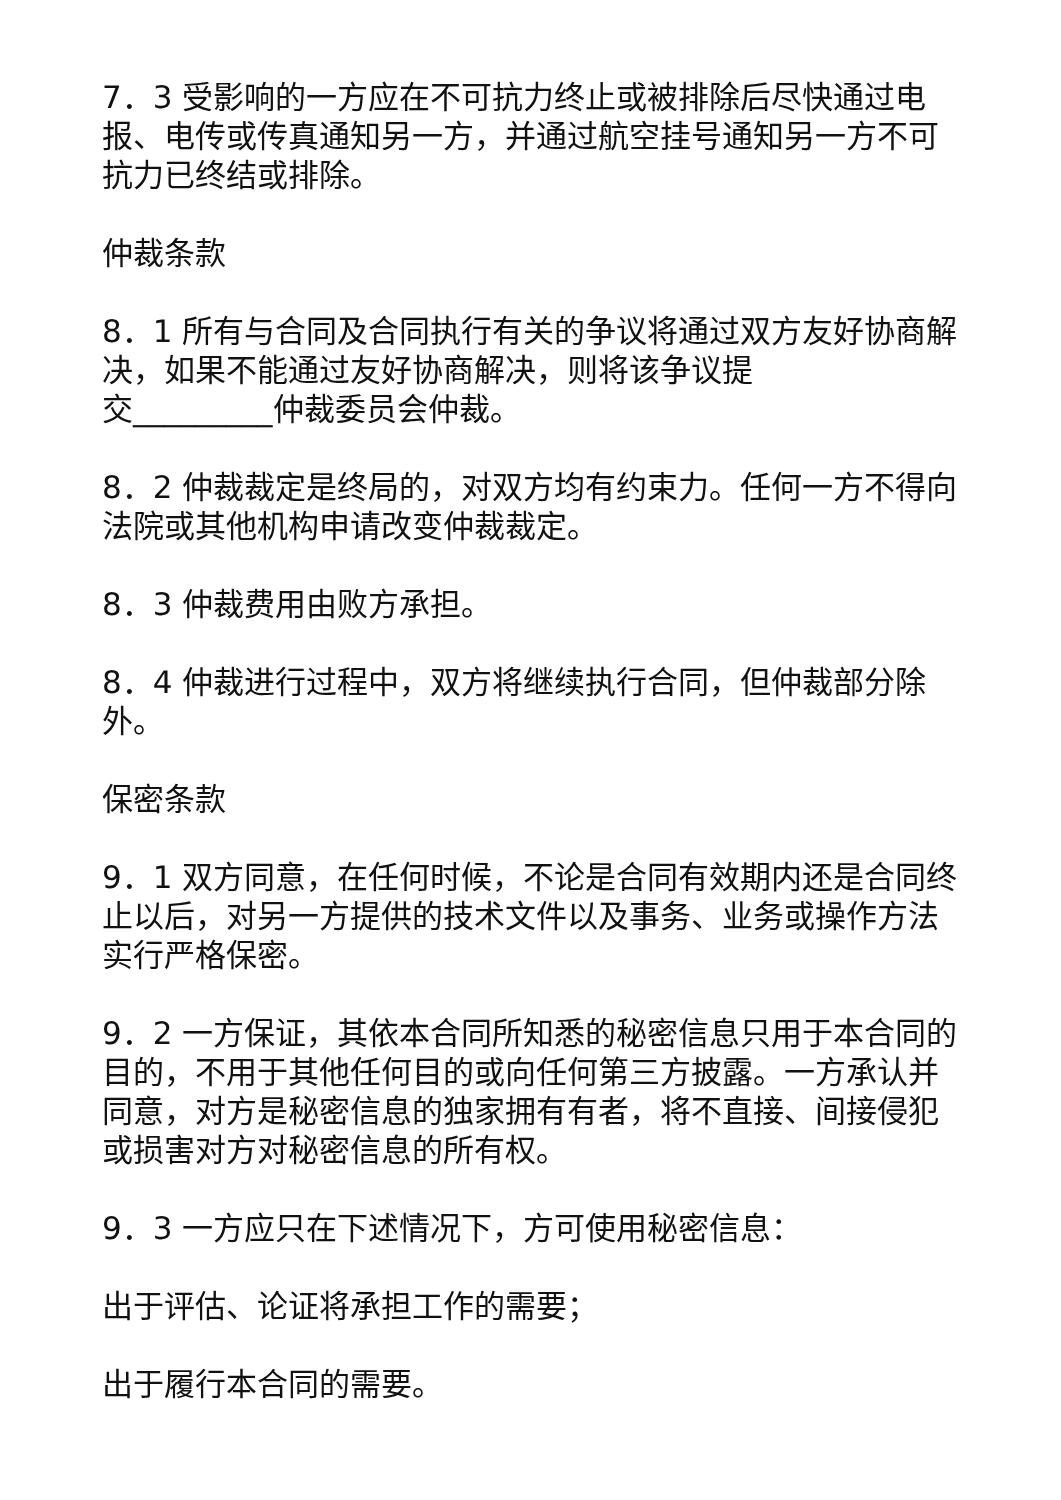7．3 受影响的一方应在不可抗力终止或被排除后尽快通过电报、电传或传真通知另一方，并通过航空挂号通知另一方不可抗力已终结或排除。
仲裁条款
8．1 所有与合同及合同执行有关的争议将通过双方友好协商解决，如果不能通过友好协商解决，则将该争议提
交_________仲裁委员会仲裁。
8．2 仲裁裁定是终局的，对双方均有约束力。任何一方不得向法院或其他机构申请改变仲裁裁定。
8．3 仲裁费用由败方承担。
8．4 仲裁进行过程中，双方将继续执行合同，但仲裁部分除外。
保密条款
9．1 双方同意，在任何时候，不论是合同有效期内还是合同终止以后，对另一方提供的技术文件以及事务、业务或操作方法实行严格保密。
9．2 一方保证，其依本合同所知悉的秘密信息只用于本合同的目的，不用于其他任何目的或向任何第三方披露。一方承认并同意，对方是秘密信息的独家拥有有者，将不直接、间接侵犯或损害对方对秘密信息的所有权。
9．3 一方应只在下述情况下，方可使用秘密信息：
出于评估、论证将承担工作的需要；
出于履行本合同的需要。